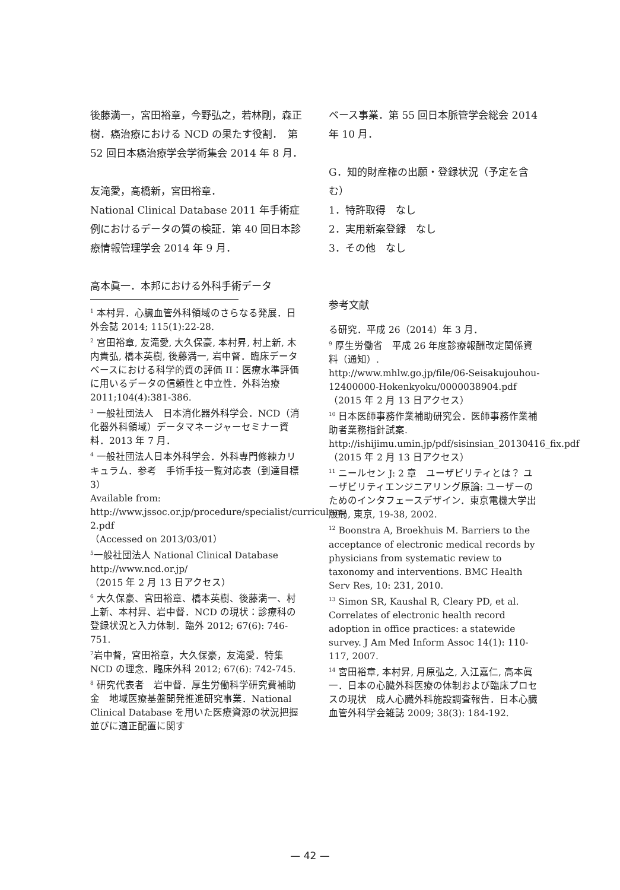後藤満一，宮田裕章，今野弘之，若林剛，森正樹．癌治療における NCD の果たす役割．　第 52 回日本癌治療学会学術集会 2014 年 8 月．
友滝愛，高橋新，宮田裕章．
National Clinical Database 2011 年手術症例におけるデータの質の検証．第 40 回日本診療情報管理学会 2014 年 9 月．
高本眞一．本邦における外科手術データ
<sup>1</sup> 本村昇．心臓血管外科領域のさらなる発展．日外会誌 2014; 115(1):22-28.
<sup>2</sup> 宮田裕章, 友滝愛, 大久保豪, 本村昇, 村上新, 木内貴弘, 橋本英樹, 後藤満一, 岩中督．臨床データベースにおける科学的質の評価 II：医療水準評価に用いるデータの信頼性と中立性．外科治療 2011;104(4):381-386.
<sup>3</sup> 一般社団法人　日本消化器外科学会．NCD（消化器外科領域）データマネージャーセミナー資料．2013 年 7 月．
<sup>4</sup> 一般社団法人日本外科学会．外科専門修練カリキュラム．参考　手術手技一覧対応表（到達目標 3）
Available from:
http://www.jssoc.or.jp/procedure/specialist/curriculum-2.pdf
（Accessed on 2013/03/01）
<sup>5</sup> 一般社団法人 National Clinical Database
http://www.ncd.or.jp/
（2015 年 2 月 13 日アクセス）
<sup>6</sup> 大久保豪、宮田裕章、橋本英樹、後藤満一、村上新、本村昇、岩中督．NCD の現状：診療科の登録状況と入力体制．臨外 2012; 67(6): 746-751.
<sup>7</sup> 岩中督，宮田裕章，大久保豪，友滝愛．特集 NCD の理念．臨床外科 2012; 67(6): 742-745.
<sup>8</sup> 研究代表者　岩中督．厚生労働科学研究費補助金　地域医療基盤開発推進研究事業．National Clinical Database を用いた医療資源の状況把握並びに適正配置に関す
ベース事業．第 55 回日本脈管学会総会 2014 年 10 月．
G．知的財産権の出願・登録状況（予定を含む）
1．特許取得　なし
2．実用新案登録　なし
3．その他　なし
参考文献
る研究．平成 26（2014）年 3 月．
<sup>9</sup> 厚生労働省　平成 26 年度診療報酬改定関係資料（通知）.
http://www.mhlw.go.jp/file/06-Seisakujouhou-12400000-Hokenkyoku/0000038904.pdf
（2015 年 2 月 13 日アクセス）
<sup>10</sup> 日本医師事務作業補助研究会．医師事務作業補助者業務指針試案.
http://ishijimu.umin.jp/pdf/sisinsian_20130416_fix.pdf
（2015 年 2 月 13 日アクセス）
<sup>11</sup> ニールセン J: 2 章　ユーザビリティとは？ ユーザビリティエンジニアリング原論: ユーザーのためのインタフェースデザイン．東京電機大学出版局, 東京, 19-38, 2002.
<sup>12</sup> Boonstra A, Broekhuis M. Barriers to the acceptance of electronic medical records by physicians from systematic review to taxonomy and interventions. BMC Health Serv Res, 10: 231, 2010.
<sup>13</sup> Simon SR, Kaushal R, Cleary PD, et al. Correlates of electronic health record adoption in office practices: a statewide survey. J Am Med Inform Assoc 14(1): 110-117, 2007.
<sup>14</sup> 宮田裕章, 本村昇, 月原弘之, 入江嘉仁, 高本眞一．日本の心臓外科医療の体制および臨床プロセスの現状　成人心臓外科施設調査報告．日本心臓血管外科学会雑誌 2009; 38(3): 184-192.
— 42 —